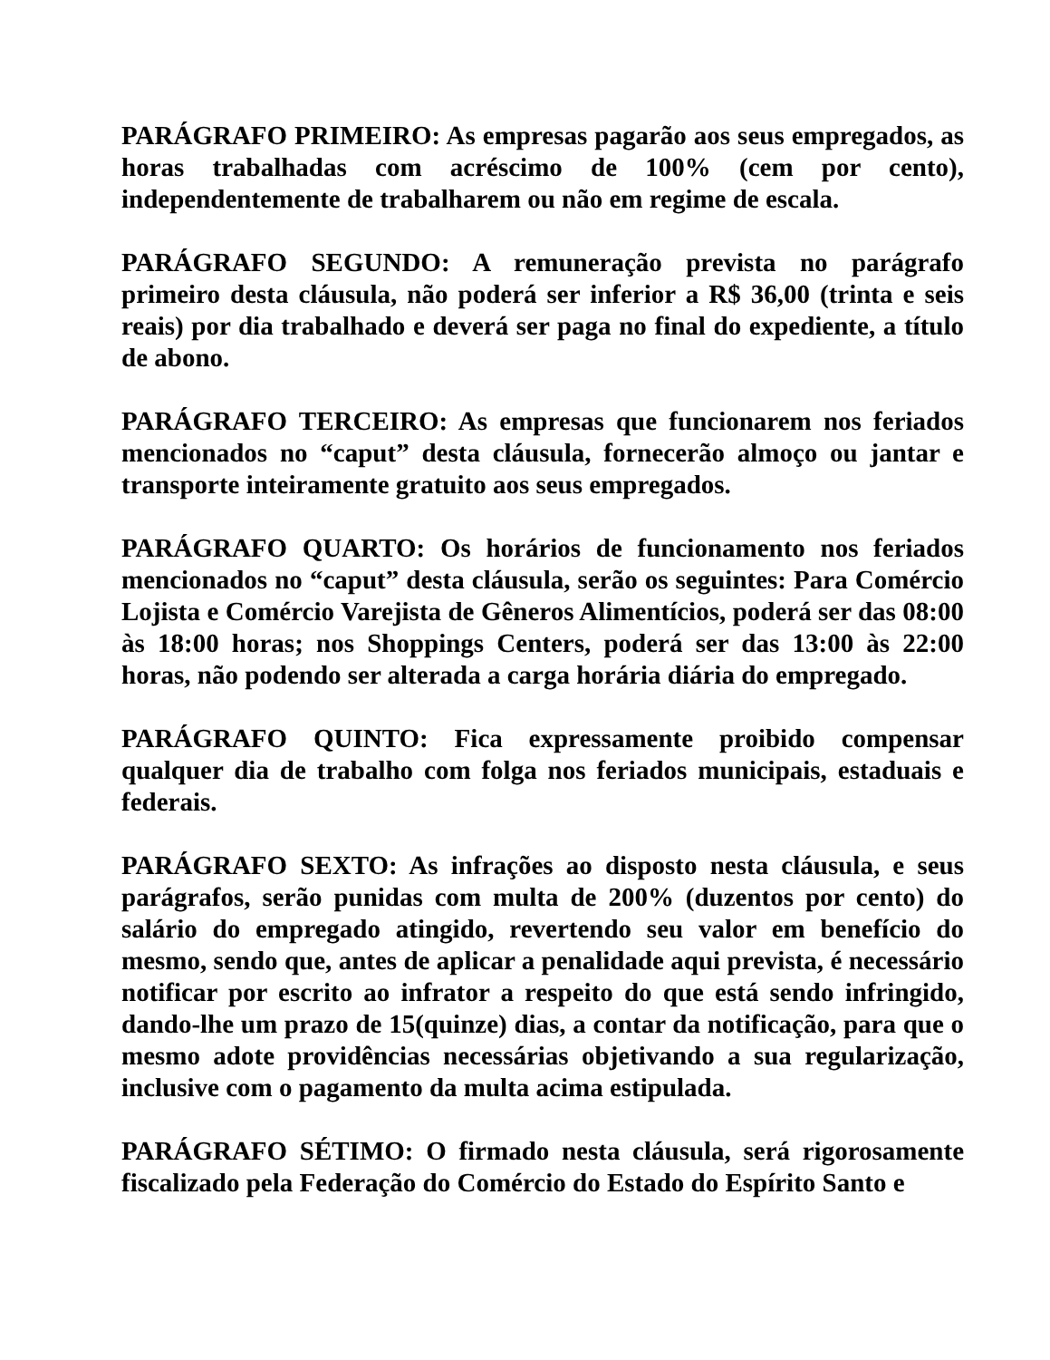PARÁGRAFO PRIMEIRO: As empresas pagarão aos seus empregados, as horas trabalhadas com acréscimo de 100% (cem por cento), independentemente de trabalharem ou não em regime de escala.
PARÁGRAFO SEGUNDO: A remuneração prevista no parágrafo primeiro desta cláusula, não poderá ser inferior a R$ 36,00 (trinta e seis reais) por dia trabalhado e deverá ser paga no final do expediente, a título de abono.
PARÁGRAFO TERCEIRO: As empresas que funcionarem nos feriados mencionados no “caput” desta cláusula, fornecerão almoço ou jantar e transporte inteiramente gratuito aos seus empregados.
PARÁGRAFO QUARTO: Os horários de funcionamento nos feriados mencionados no “caput” desta cláusula, serão os seguintes: Para Comércio Lojista e Comércio Varejista de Gêneros Alimentícios, poderá ser das 08:00 às 18:00 horas; nos Shoppings Centers, poderá ser das 13:00 às 22:00 horas, não podendo ser alterada a carga horária diária do empregado.
PARÁGRAFO QUINTO: Fica expressamente proibido compensar qualquer dia de trabalho com folga nos feriados municipais, estaduais e federais.
PARÁGRAFO SEXTO: As infrações ao disposto nesta cláusula, e seus parágrafos, serão punidas com multa de 200% (duzentos por cento) do salário do empregado atingido, revertendo seu valor em benefício do mesmo, sendo que, antes de aplicar a penalidade aqui prevista, é necessário notificar por escrito ao infrator a respeito do que está sendo infringido, dando-lhe um prazo de 15(quinze) dias, a contar da notificação, para que o mesmo adote providências necessárias objetivando a sua regularização, inclusive com o pagamento da multa acima estipulada.
PARÁGRAFO SÉTIMO: O firmado nesta cláusula, será rigorosamente fiscalizado pela Federação do Comércio do Estado do Espírito Santo e